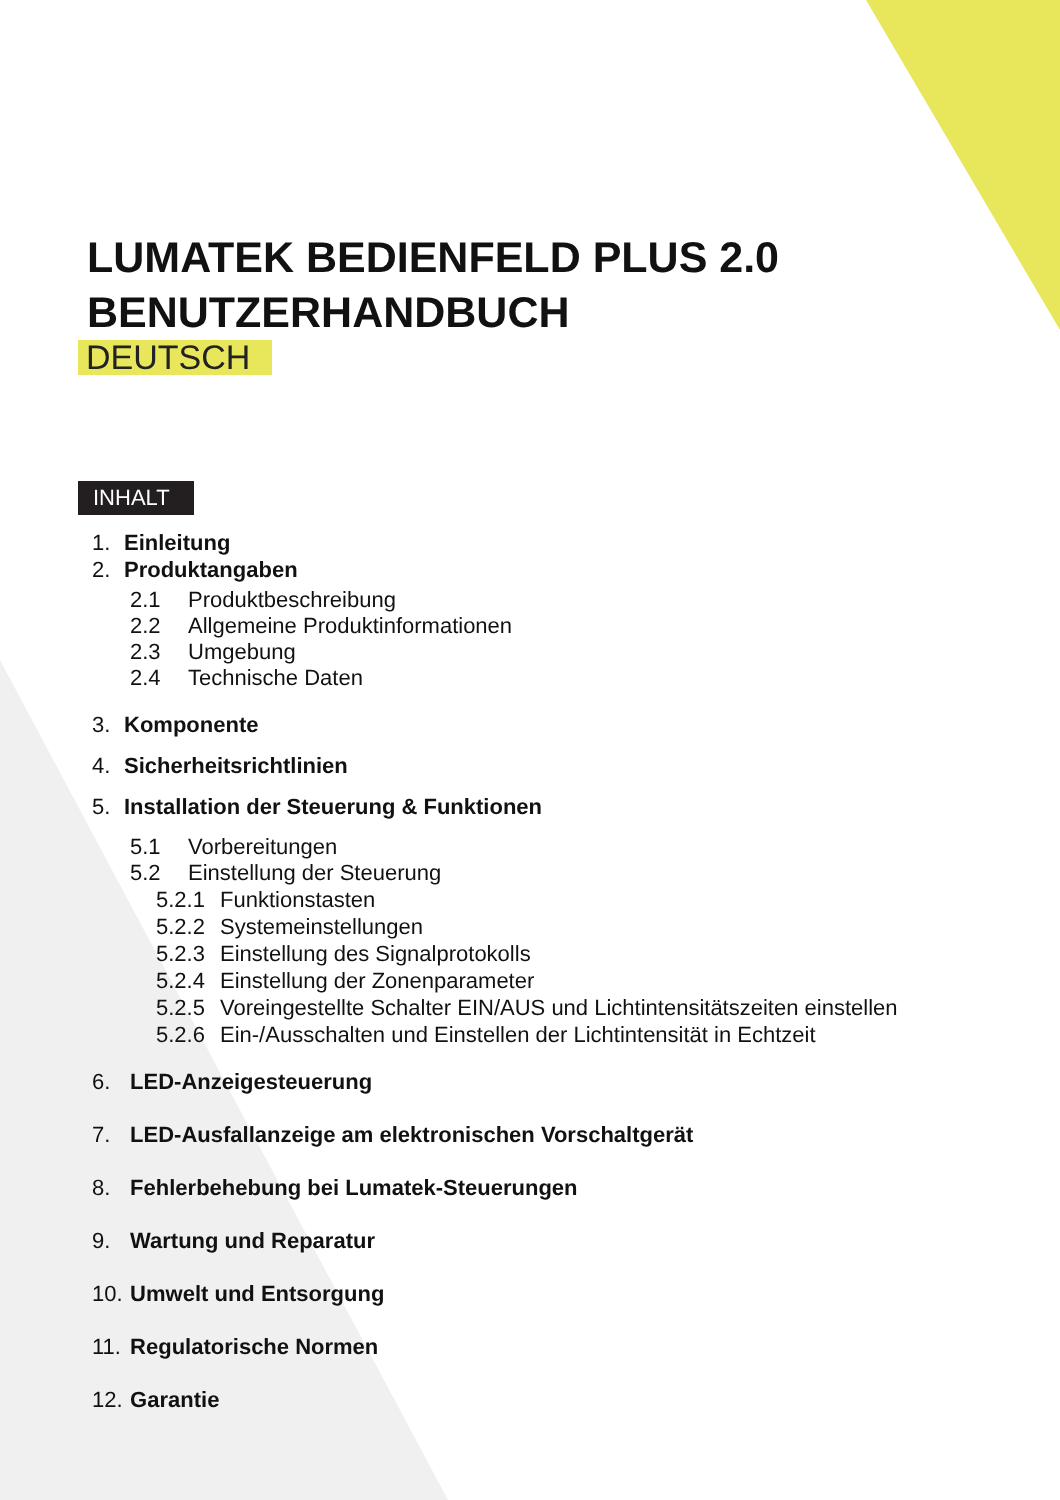LUMATEK BEDIENFELD PLUS 2.0
BENUTZERHANDBUCH
DEUTSCH
INHALT
1. Einleitung
2. Produktangaben
2.1 Produktbeschreibung
2.2 Allgemeine Produktinformationen
2.3 Umgebung
2.4 Technische Daten
3. Komponente
4. Sicherheitsrichtlinien
5. Installation der Steuerung & Funktionen
5.1 Vorbereitungen
5.2 Einstellung der Steuerung
5.2.1 Funktionstasten
5.2.2 Systemeinstellungen
5.2.3 Einstellung des Signalprotokolls
5.2.4 Einstellung der Zonenparameter
5.2.5 Voreingestellte Schalter EIN/AUS und Lichtintensitätszeiten einstellen
5.2.6 Ein-/Ausschalten und Einstellen der Lichtintensität in Echtzeit
6. LED-Anzeigesteuerung
7. LED-Ausfallanzeige am elektronischen Vorschaltgerät
8. Fehlerbehebung bei Lumatek-Steuerungen
9. Wartung und Reparatur
10. Umwelt und Entsorgung
11. Regulatorische Normen
12. Garantie